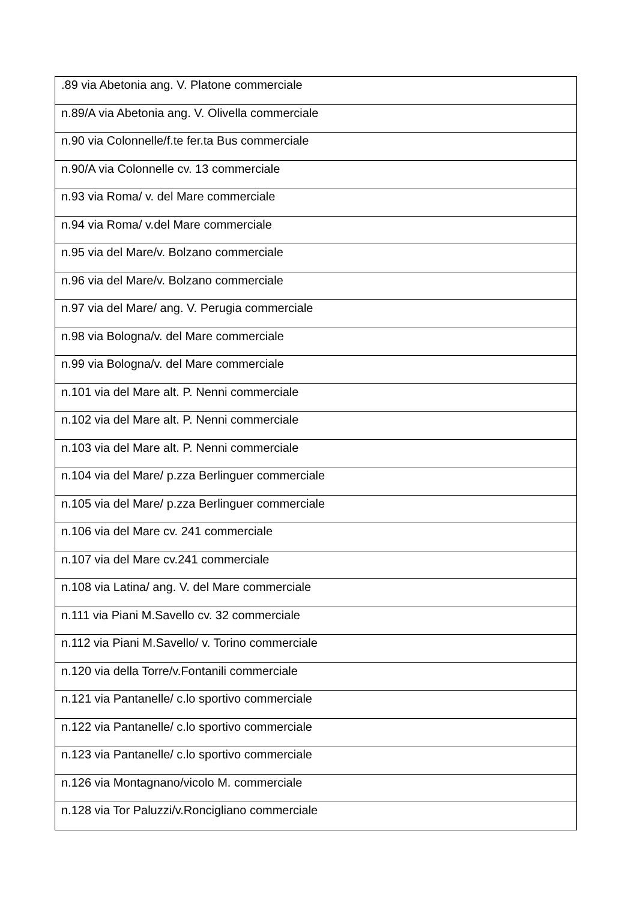| .89 via Abetonia ang. V. Platone commerciale |
| n.89/A via Abetonia ang. V. Olivella commerciale |
| n.90 via Colonnelle/f.te fer.ta Bus commerciale |
| n.90/A via Colonnelle cv. 13 commerciale |
| n.93 via Roma/ v. del Mare commerciale |
| n.94 via Roma/ v.del Mare commerciale |
| n.95 via del Mare/v. Bolzano commerciale |
| n.96 via del Mare/v. Bolzano commerciale |
| n.97 via del Mare/ ang. V. Perugia commerciale |
| n.98 via Bologna/v. del Mare commerciale |
| n.99 via Bologna/v. del Mare commerciale |
| n.101 via del Mare alt. P. Nenni commerciale |
| n.102 via del Mare alt. P. Nenni commerciale |
| n.103 via del Mare alt. P. Nenni commerciale |
| n.104 via del Mare/ p.zza Berlinguer commerciale |
| n.105 via del Mare/ p.zza Berlinguer commerciale |
| n.106 via del Mare cv. 241 commerciale |
| n.107 via del Mare cv.241 commerciale |
| n.108 via Latina/ ang. V. del Mare commerciale |
| n.111 via Piani M.Savello cv. 32 commerciale |
| n.112 via Piani M.Savello/ v. Torino commerciale |
| n.120 via della Torre/v.Fontanili commerciale |
| n.121 via Pantanelle/ c.lo sportivo commerciale |
| n.122 via Pantanelle/ c.lo sportivo commerciale |
| n.123 via Pantanelle/ c.lo sportivo commerciale |
| n.126 via Montagnano/vicolo M. commerciale |
| n.128 via Tor Paluzzi/v.Roncigliano commerciale |